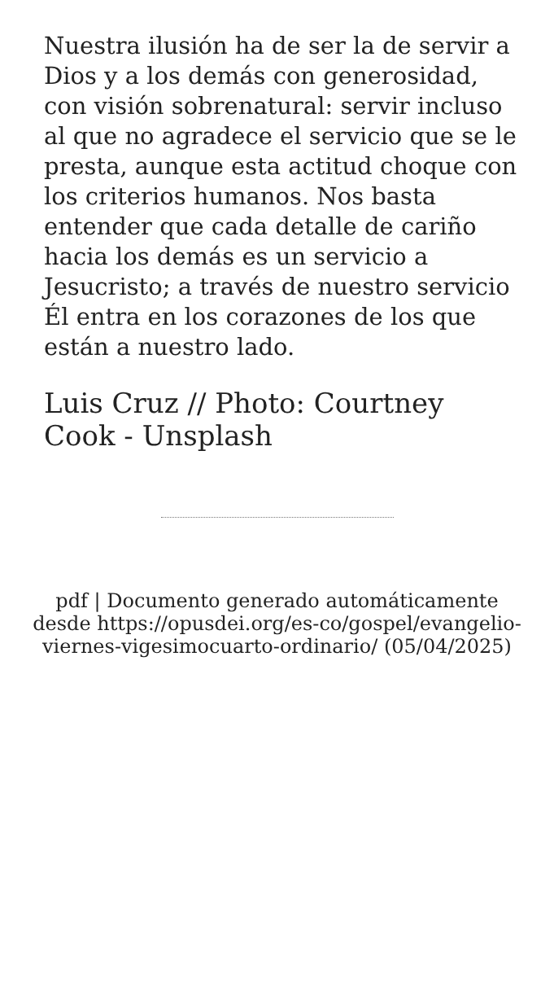Nuestra ilusión ha de ser la de servir a Dios y a los demás con generosidad, con visión sobrenatural: servir incluso al que no agradece el servicio que se le presta, aunque esta actitud choque con los criterios humanos. Nos basta entender que cada detalle de cariño hacia los demás es un servicio a Jesucristo; a través de nuestro servicio Él entra en los corazones de los que están a nuestro lado.
Luis Cruz // Photo: Courtney Cook - Unsplash
pdf | Documento generado automáticamente desde https://opusdei.org/es-co/gospel/evangelio-viernes-vigesimocuarto-ordinario/ (05/04/2025)